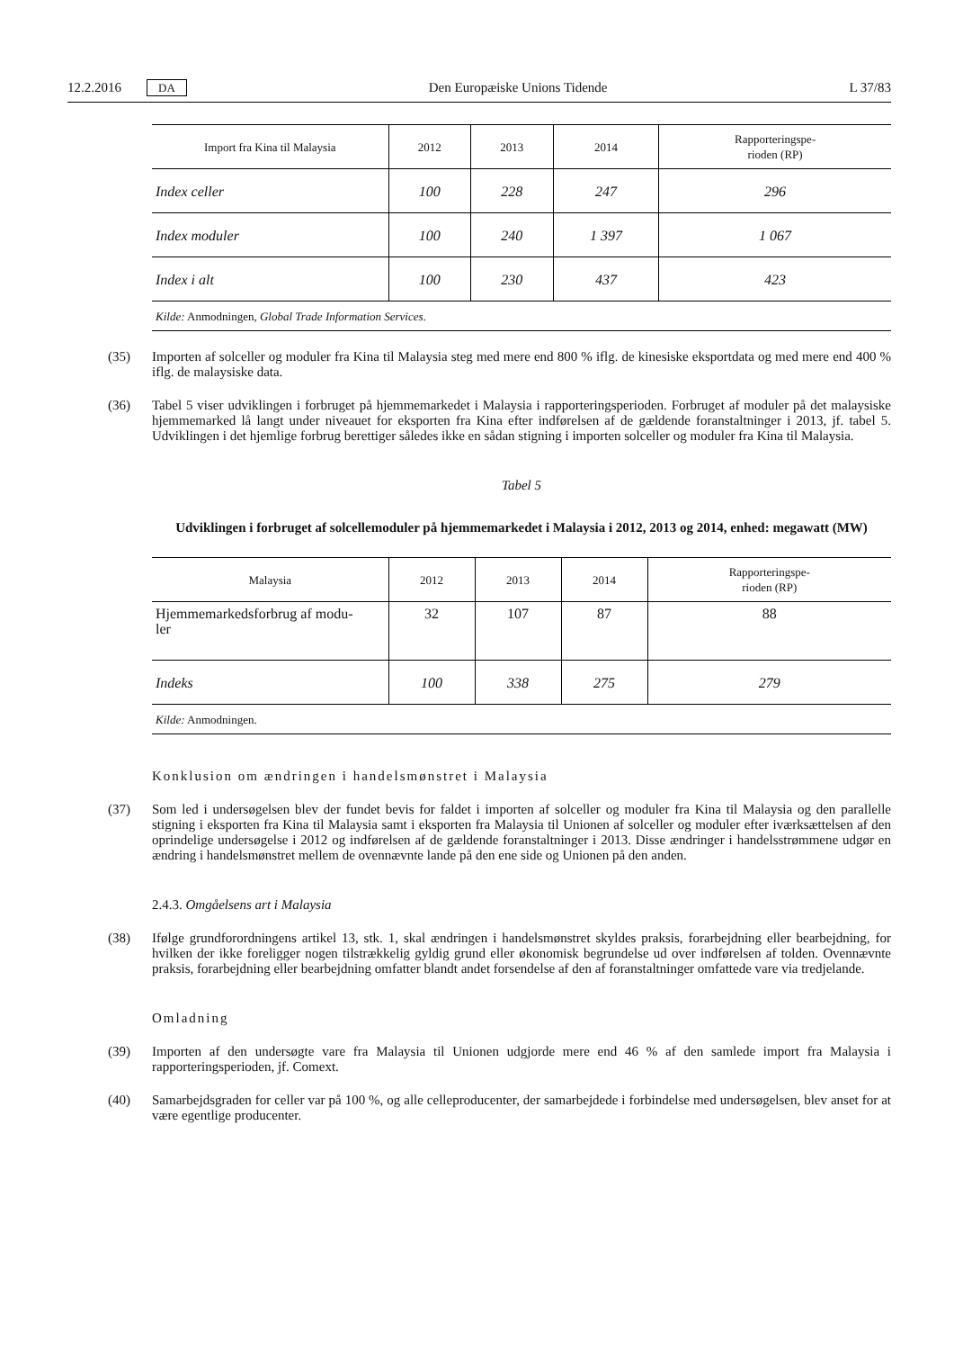12.2.2016 DA Den Europæiske Unions Tidende L 37/83
| Import fra Kina til Malaysia | 2012 | 2013 | 2014 | Rapporteringspe- rioden (RP) |
| --- | --- | --- | --- | --- |
| Index celler | 100 | 228 | 247 | 296 |
| Index moduler | 100 | 240 | 1 397 | 1 067 |
| Index i alt | 100 | 230 | 437 | 423 |
| Kilde: Anmodningen, Global Trade Information Services . | | | | |
(35) Importen af solceller og moduler fra Kina til Malaysia steg med mere end 800 % iflg. de kinesiske eksportdata og med mere end 400 % iflg. de malaysiske data.
(36) Tabel 5 viser udviklingen i forbruget på hjemmemarkedet i Malaysia i rapporteringsperioden. Forbruget af moduler på det malaysiske hjemmemarked lå langt under niveauet for eksporten fra Kina efter indførelsen af de gældende foranstaltninger i 2013, jf. tabel 5. Udviklingen i det hjemlige forbrug berettiger således ikke en sådan stigning i importen solceller og moduler fra Kina til Malaysia.
Tabel 5
Udviklingen i forbruget af solcellemoduler på hjemmemarkedet i Malaysia i 2012, 2013 og 2014, enhed: megawatt (MW)
| Malaysia | 2012 | 2013 | 2014 | Rapporteringspe- rioden (RP) |
| --- | --- | --- | --- | --- |
| Hjemmemarkedsforbrug af modu- ler | 32 | 107 | 87 | 88 |
| Indeks | 100 | 338 | 275 | 279 |
| Kilde: Anmodningen. | | | | |
Konklusion om ændringen i handelsmønstret i Malaysia
(37) Som led i undersøgelsen blev der fundet bevis for faldet i importen af solceller og moduler fra Kina til Malaysia og den parallelle stigning i eksporten fra Kina til Malaysia samt i eksporten fra Malaysia til Unionen af solceller og moduler efter iværksættelsen af den oprindelige undersøgelse i 2012 og indførelsen af de gældende foranstaltninger i 2013. Disse ændringer i handelsstrømmene udgør en ændring i handelsmønstret mellem de ovennævnte lande på den ene side og Unionen på den anden.
2.4.3. Omgåelsens art i Malaysia
(38) Ifølge grundforordningens artikel 13, stk. 1, skal ændringen i handelsmønstret skyldes praksis, forarbejdning eller bearbejdning, for hvilken der ikke foreligger nogen tilstrækkelig gyldig grund eller økonomisk begrundelse ud over indførelsen af tolden. Ovennævnte praksis, forarbejdning eller bearbejdning omfatter blandt andet forsendelse af den af foranstaltninger omfattede vare via tredjelande.
Omladning
(39) Importen af den undersøgte vare fra Malaysia til Unionen udgjorde mere end 46 % af den samlede import fra Malaysia i rapporteringsperioden, jf. Comext.
(40) Samarbejdsgraden for celler var på 100 %, og alle celleproducenter, der samarbejdede i forbindelse med undersøgelsen, blev anset for at være egentlige producenter.